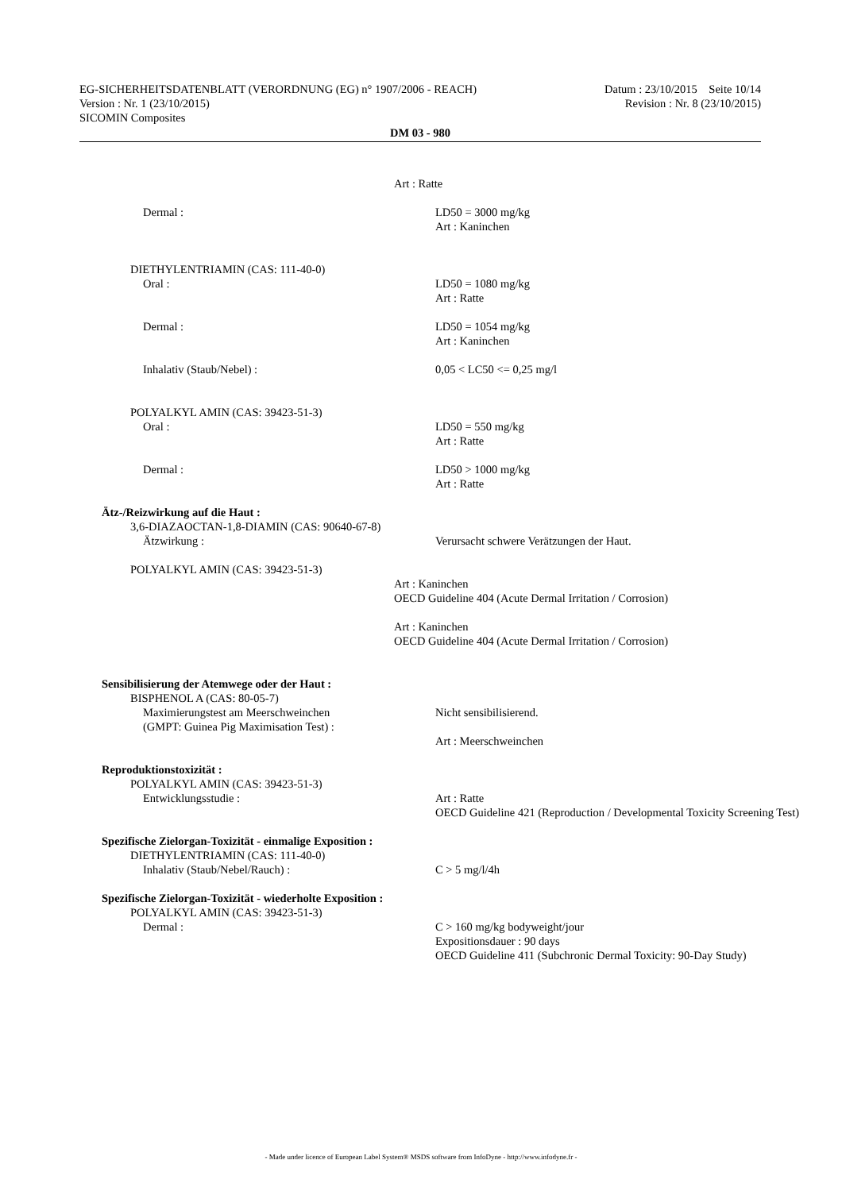EG-SICHERHEITSDATENBLATT (VERORDNUNG (EG) n° 1907/2006 - REACH) Datum : 23/10/2015 Seite 10/14
Version : Nr. 1 (23/10/2015) Revision : Nr. 8 (23/10/2015)
SICOMIN Composites
DM 03 - 980
Art : Ratte
Dermal : LD50 = 3000 mg/kg
Art : Kaninchen
DIETHYLENTRIAMIN (CAS: 111-40-0)
Oral : LD50 = 1080 mg/kg
Art : Ratte
Dermal : LD50 = 1054 mg/kg
Art : Kaninchen
Inhalativ (Staub/Nebel) : 0,05 < LC50 <= 0,25 mg/l
POLYALKYL AMIN (CAS: 39423-51-3)
Oral : LD50 = 550 mg/kg
Art : Ratte
Dermal : LD50 > 1000 mg/kg
Art : Ratte
Ätz-/Reizwirkung auf die Haut :
3,6-DIAZAOCTAN-1,8-DIAMIN (CAS: 90640-67-8)
Ätzwirkung : Verursacht schwere Verätzungen der Haut.
POLYALKYL AMIN (CAS: 39423-51-3)
Art : Kaninchen
OECD Guideline 404 (Acute Dermal Irritation / Corrosion)
Art : Kaninchen
OECD Guideline 404 (Acute Dermal Irritation / Corrosion)
Sensibilisierung der Atemwege oder der Haut :
BISPHENOL A (CAS: 80-05-7)
Maximierungstest am Meerschweinchen
(GMPT: Guinea Pig Maximisation Test) : Nicht sensibilisierend.
Art : Meerschweinchen
Reproduktionstoxizität :
POLYALKYL AMIN (CAS: 39423-51-3)
Entwicklungsstudie : Art : Ratte
OECD Guideline 421 (Reproduction / Developmental Toxicity Screening Test)
Spezifische Zielorgan-Toxizität - einmalige Exposition :
DIETHYLENTRIAMIN (CAS: 111-40-0)
Inhalativ (Staub/Nebel/Rauch) : C > 5 mg/l/4h
Spezifische Zielorgan-Toxizität - wiederholte Exposition :
POLYALKYL AMIN (CAS: 39423-51-3)
Dermal : C > 160 mg/kg bodyweight/jour
Expositionsdauer : 90 days
OECD Guideline 411 (Subchronic Dermal Toxicity: 90-Day Study)
- Made under licence of European Label System® MSDS software from InfoDyne - http://www.infodyne.fr -